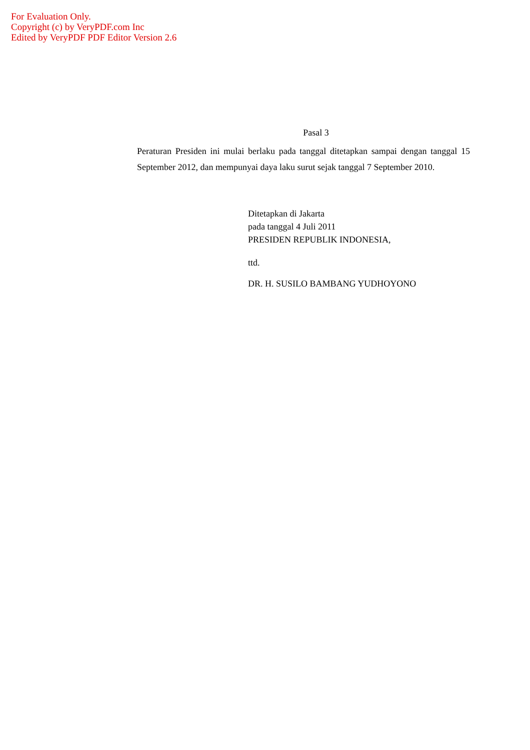For Evaluation Only.
Copyright (c) by VeryPDF.com Inc
Edited by VeryPDF PDF Editor Version 2.6
Pasal 3
Peraturan Presiden ini mulai berlaku pada tanggal ditetapkan sampai dengan tanggal 15 September 2012, dan mempunyai daya laku surut sejak tanggal 7 September 2010.
Ditetapkan di Jakarta
pada tanggal 4 Juli 2011
PRESIDEN REPUBLIK INDONESIA,
ttd.
DR. H. SUSILO BAMBANG YUDHOYONO